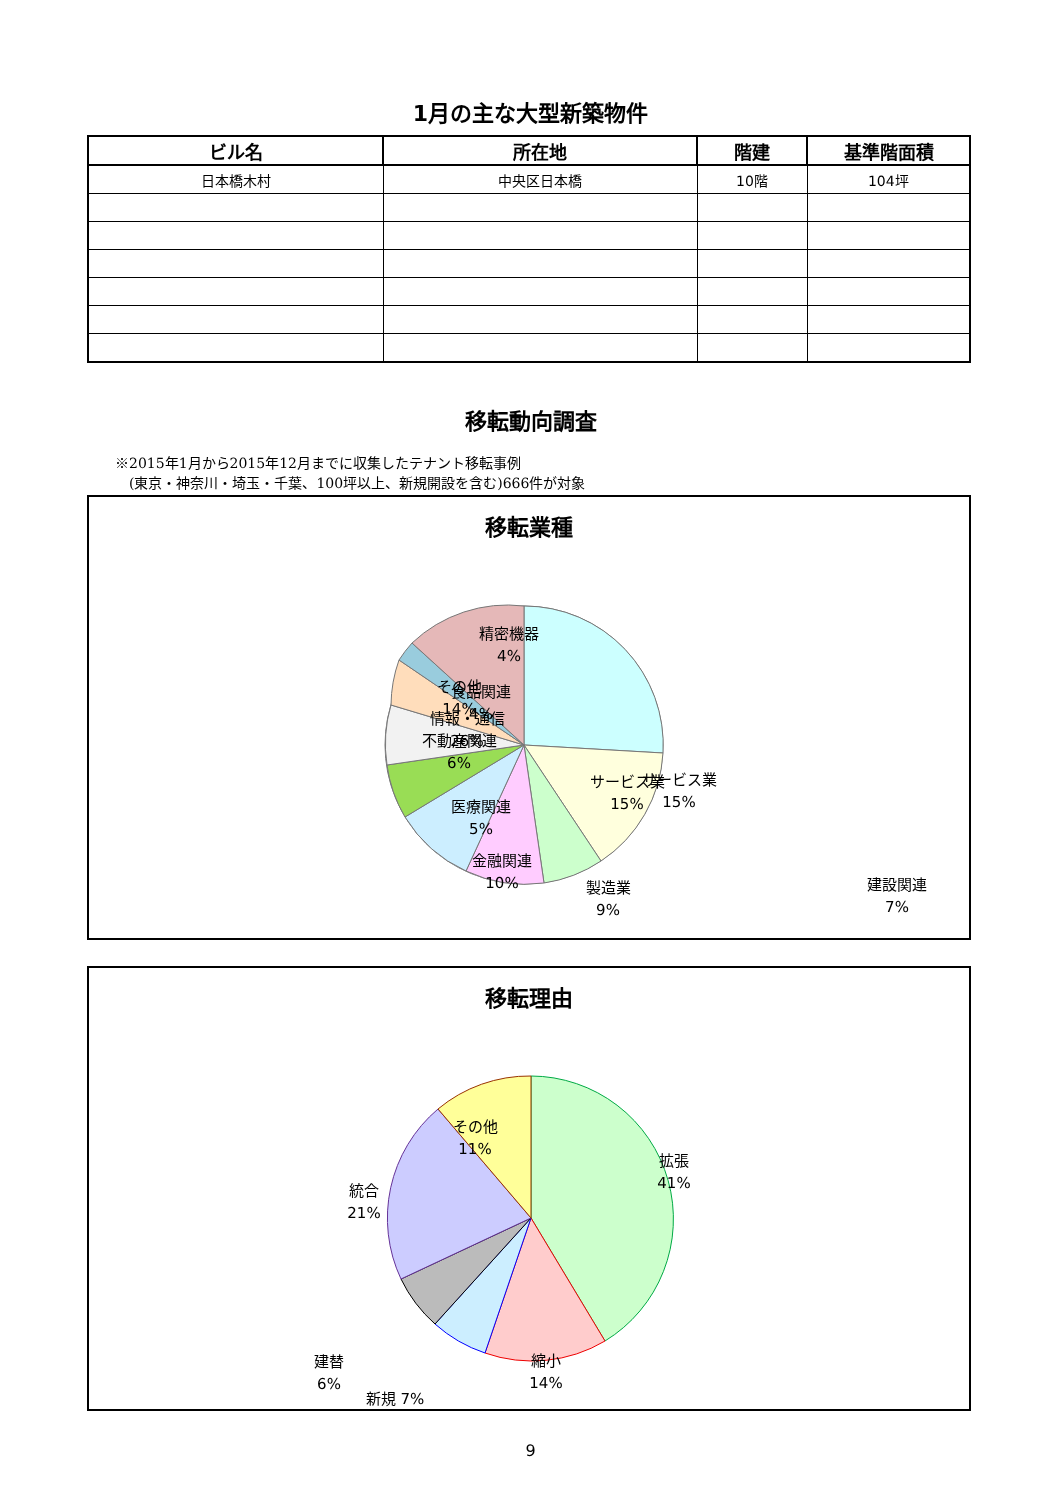1月の主な大型新築物件
| ビル名 | 所在地 | 階建 | 基準階面積 |
| --- | --- | --- | --- |
| 日本橋木村 | 中央区日本橋 | 10階 | 104坪 |
移転動向調査
※2015年1月から2015年12月までに収集したテナント移転事例
　(東京・神奈川・埼玉・千葉、100坪以上、新規開設を含む)666件が対象
移転業種
サービス業
15%
情報・通信
26%
その他
14%
サービス業
15%
精密機器
4%
食品関連
4%
不動産関連
6%
医療関連
5%
金融関連
10%
製造業
9%
建設関連
7%
移転理由
拡張
41%
その他
11%
統合
21%
縮小
14%
建替
6%
新規 7%
9